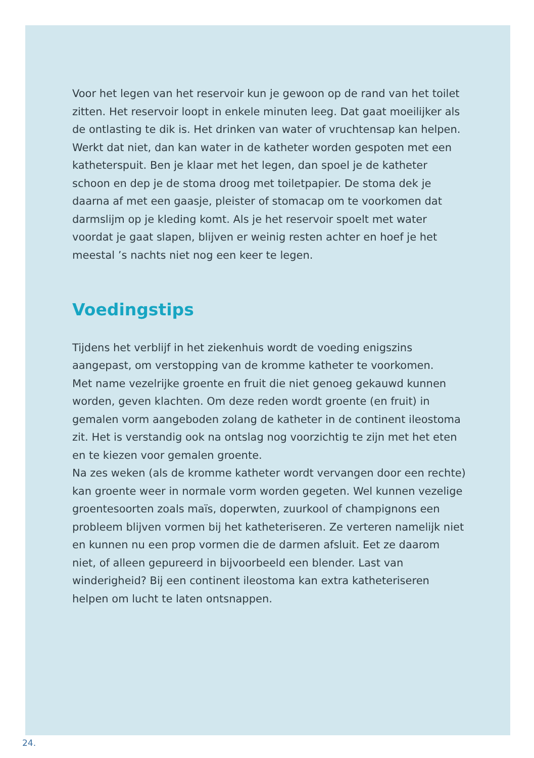Voor het legen van het reservoir kun je gewoon op de rand van het toilet zitten. Het reservoir loopt in enkele minuten leeg. Dat gaat moeilijker als de ontlasting te dik is. Het drinken van water of vruchtensap kan helpen. Werkt dat niet, dan kan water in de katheter worden gespoten met een katheterspuit. Ben je klaar met het legen, dan spoel je de katheter schoon en dep je de stoma droog met toiletpapier. De stoma dek je daarna af met een gaasje, pleister of stomacap om te voorkomen dat darmslijm op je kleding komt. Als je het reservoir spoelt met water voordat je gaat slapen, blijven er weinig resten achter en hoef je het meestal ’s nachts niet nog een keer te legen.
Voedingstips
Tijdens het verblijf in het ziekenhuis wordt de voeding enigszins aangepast, om verstopping van de kromme katheter te voorkomen.
Met name vezelrijke groente en fruit die niet genoeg gekauwd kunnen worden, geven klachten. Om deze reden wordt groente (en fruit) in gemalen vorm aangeboden zolang de katheter in de continent ileostoma zit. Het is verstandig ook na ontslag nog voorzichtig te zijn met het eten en te kiezen voor gemalen groente.
Na zes weken (als de kromme katheter wordt vervangen door een rechte) kan groente weer in normale vorm worden gegeten. Wel kunnen vezelige groentesoorten zoals maïs, doperwten, zuurkool of champignons een probleem blijven vormen bij het katheteriseren. Ze verteren namelijk niet en kunnen nu een prop vormen die de darmen afsluit. Eet ze daarom niet, of alleen gepureerd in bijvoorbeeld een blender. Last van winderigheid? Bij een continent ileostoma kan extra katheteriseren helpen om lucht te laten ontsnappen.
24.